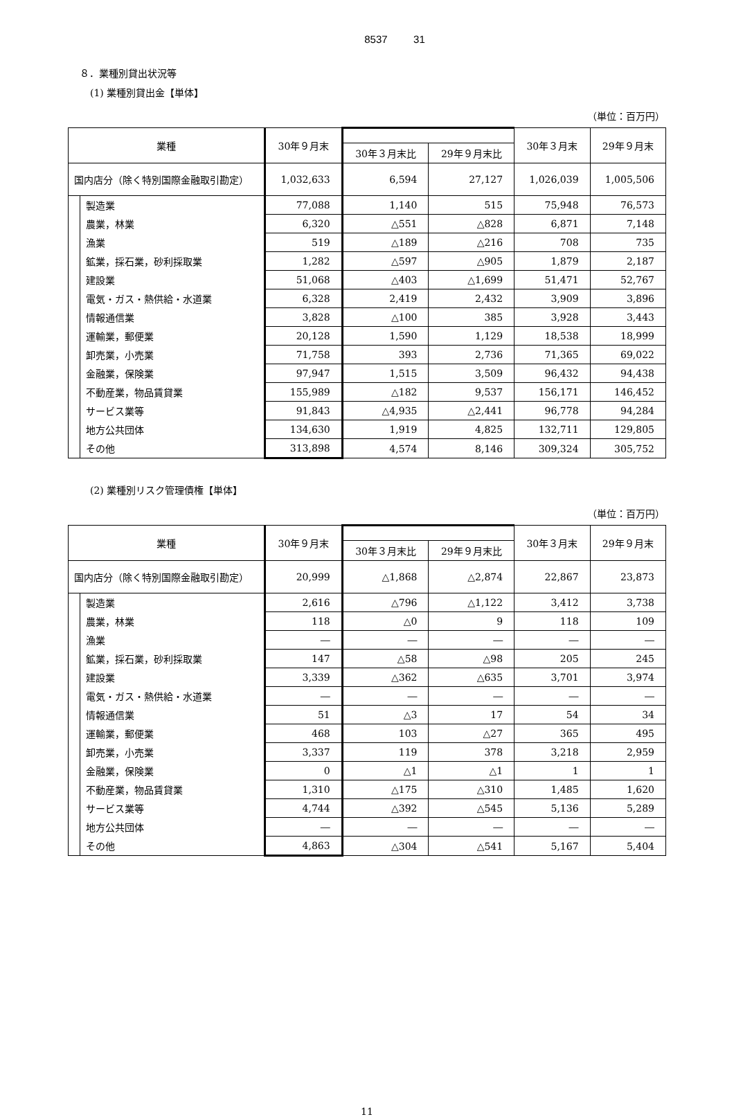8537 31
８．業種別貸出状況等
(1) 業種別貸出金【単体】
（単位：百万円）
| 業種 | | 30年９月末 | | | 30年３月末 | 29年９月末 |
| --- | --- | --- | --- | --- | --- | --- |
| | | | 30年３月末比 | 29年９月末比 | | |
| 国内店分（除く特別国際金融取引勘定） | | 1,032,633 | 6,594 | 27,127 | 1,026,039 | 1,005,506 |
| | 製造業 | 77,088 | 1,140 | 515 | 75,948 | 76,573 |
| | 農業，林業 | 6,320 | △551 | △828 | 6,871 | 7,148 |
| | 漁業 | 519 | △189 | △216 | 708 | 735 |
| | 鉱業，採石業，砂利採取業 | 1,282 | △597 | △905 | 1,879 | 2,187 |
| | 建設業 | 51,068 | △403 | △1,699 | 51,471 | 52,767 |
| | 電気・ガス・熱供給・水道業 | 6,328 | 2,419 | 2,432 | 3,909 | 3,896 |
| | 情報通信業 | 3,828 | △100 | 385 | 3,928 | 3,443 |
| | 運輸業，郵便業 | 20,128 | 1,590 | 1,129 | 18,538 | 18,999 |
| | 卸売業，小売業 | 71,758 | 393 | 2,736 | 71,365 | 69,022 |
| | 金融業，保険業 | 97,947 | 1,515 | 3,509 | 96,432 | 94,438 |
| | 不動産業，物品賃貸業 | 155,989 | △182 | 9,537 | 156,171 | 146,452 |
| | サービス業等 | 91,843 | △4,935 | △2,441 | 96,778 | 94,284 |
| | 地方公共団体 | 134,630 | 1,919 | 4,825 | 132,711 | 129,805 |
| | その他 | 313,898 | 4,574 | 8,146 | 309,324 | 305,752 |
(2) 業種別リスク管理債権【単体】
（単位：百万円）
| 業種 | | 30年９月末 | | | 30年３月末 | 29年９月末 |
| --- | --- | --- | --- | --- | --- | --- |
| | | | 30年３月末比 | 29年９月末比 | | |
| 国内店分（除く特別国際金融取引勘定） | | 20,999 | △1,868 | △2,874 | 22,867 | 23,873 |
| | 製造業 | 2,616 | △796 | △1,122 | 3,412 | 3,738 |
| | 農業，林業 | 118 | △0 | 9 | 118 | 109 |
| | 漁業 | ― | ― | ― | ― | ― |
| | 鉱業，採石業，砂利採取業 | 147 | △58 | △98 | 205 | 245 |
| | 建設業 | 3,339 | △362 | △635 | 3,701 | 3,974 |
| | 電気・ガス・熱供給・水道業 | ― | ― | ― | ― | ― |
| | 情報通信業 | 51 | △3 | 17 | 54 | 34 |
| | 運輸業，郵便業 | 468 | 103 | △27 | 365 | 495 |
| | 卸売業，小売業 | 3,337 | 119 | 378 | 3,218 | 2,959 |
| | 金融業，保険業 | 0 | △1 | △1 | 1 | 1 |
| | 不動産業，物品賃貸業 | 1,310 | △175 | △310 | 1,485 | 1,620 |
| | サービス業等 | 4,744 | △392 | △545 | 5,136 | 5,289 |
| | 地方公共団体 | ― | ― | ― | ― | ― |
| | その他 | 4,863 | △304 | △541 | 5,167 | 5,404 |
11